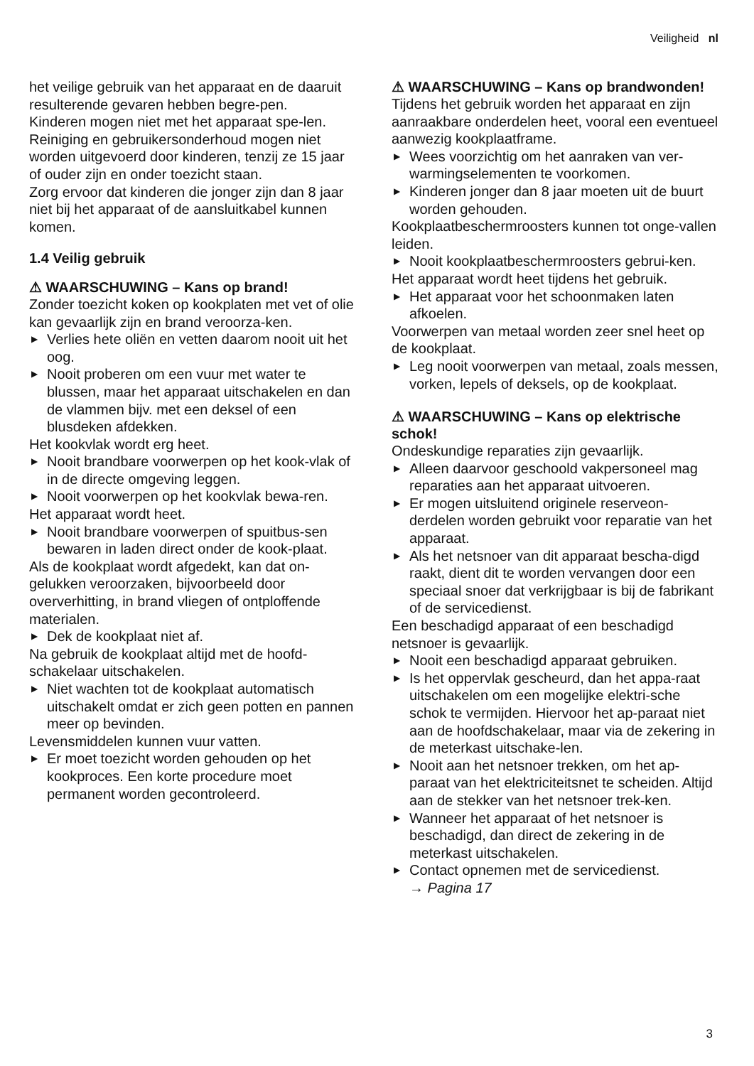Veiligheid nl
het veilige gebruik van het apparaat en de daaruit resulterende gevaren hebben begre-pen.
Kinderen mogen niet met het apparaat spe-len.
Reiniging en gebruikersonderhoud mogen niet worden uitgevoerd door kinderen, tenzij ze 15 jaar of ouder zijn en onder toezicht staan.
Zorg ervoor dat kinderen die jonger zijn dan 8 jaar niet bij het apparaat of de aansluitkabel kunnen komen.
1.4 Veilig gebruik
⚠ WAARSCHUWING – Kans op brand!
Zonder toezicht koken op kookplaten met vet of olie kan gevaarlijk zijn en brand veroorza-ken.
▶ Verlies hete oliën en vetten daarom nooit uit het oog.
▶ Nooit proberen om een vuur met water te blussen, maar het apparaat uitschakelen en dan de vlammen bijv. met een deksel of een blusdeken afdekken.
Het kookvlak wordt erg heet.
▶ Nooit brandbare voorwerpen op het kook-vlak of in de directe omgeving leggen.
▶ Nooit voorwerpen op het kookvlak bewa-ren.
Het apparaat wordt heet.
▶ Nooit brandbare voorwerpen of spuitbus-sen bewaren in laden direct onder de kook-plaat.
Als de kookplaat wordt afgedekt, kan dat on-gelukken veroorzaken, bijvoorbeeld door oververhitting, in brand vliegen of ontploffende materialen.
▶ Dek de kookplaat niet af.
Na gebruik de kookplaat altijd met de hoofd-schakelaar uitschakelen.
▶ Niet wachten tot de kookplaat automatisch uitschakelt omdat er zich geen potten en pannen meer op bevinden.
Levensmiddelen kunnen vuur vatten.
▶ Er moet toezicht worden gehouden op het kookproces. Een korte procedure moet permanent worden gecontroleerd.
⚠ WAARSCHUWING – Kans op brandwonden!
Tijdens het gebruik worden het apparaat en zijn aanraakbare onderdelen heet, vooral een eventueel aanwezig kookplaatframe.
▶ Wees voorzichtig om het aanraken van ver-warmingselementen te voorkomen.
▶ Kinderen jonger dan 8 jaar moeten uit de buurt worden gehouden.
Kookplaatbeschermroosters kunnen tot onge-vallen leiden.
▶ Nooit kookplaatbeschermroosters gebrui-ken.
Het apparaat wordt heet tijdens het gebruik.
▶ Het apparaat voor het schoonmaken laten afkoelen.
Voorwerpen van metaal worden zeer snel heet op de kookplaat.
▶ Leg nooit voorwerpen van metaal, zoals messen, vorken, lepels of deksels, op de kookplaat.
⚠ WAARSCHUWING – Kans op elektrische schok!
Ondeskundige reparaties zijn gevaarlijk.
▶ Alleen daarvoor geschoold vakpersoneel mag reparaties aan het apparaat uitvoeren.
▶ Er mogen uitsluitend originele reserveon-derdelen worden gebruikt voor reparatie van het apparaat.
▶ Als het netsnoer van dit apparaat bescha-digd raakt, dient dit te worden vervangen door een speciaal snoer dat verkrijgbaar is bij de fabrikant of de servicedienst.
Een beschadigd apparaat of een beschadigd netsnoer is gevaarlijk.
▶ Nooit een beschadigd apparaat gebruiken.
▶ Is het oppervlak gescheurd, dan het appa-raat uitschakelen om een mogelijke elektri-sche schok te vermijden. Hiervoor het ap-paraat niet aan de hoofdschakelaar, maar via de zekering in de meterkast uitschake-len.
▶ Nooit aan het netsnoer trekken, om het ap-paraat van het elektriciteitsnet te scheiden. Altijd aan de stekker van het netsnoer trek-ken.
▶ Wanneer het apparaat of het netsnoer is beschadigd, dan direct de zekering in de meterkast uitschakelen.
▶ Contact opnemen met de servicedienst.
→ Pagina 17
3